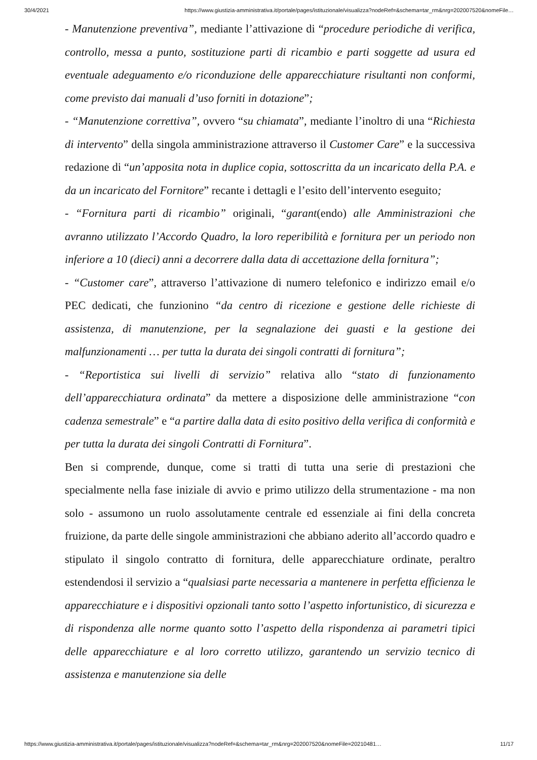30/4/2021 https://www.giustizia-amministrativa.it/portale/pages/istituzionale/visualizza?nodeRef=&schema=tar_rm&nrg=202007520&nomeFile…
- Manutenzione preventiva”, mediante l’attivazione di “procedure periodiche di verifica, controllo, messa a punto, sostituzione parti di ricambio e parti soggette ad usura ed eventuale adeguamento e/o riconduzione delle apparecchiature risultanti non conformi, come previsto dai manuali d’uso forniti in dotazione”;
- “Manutenzione correttiva”, ovvero “su chiamata”, mediante l’inoltro di una “Richiesta di intervento” della singola amministrazione attraverso il Customer Care” e la successiva redazione di “un’apposita nota in duplice copia, sottoscritta da un incaricato della P.A. e da un incaricato del Fornitore” recante i dettagli e l’esito dell’intervento eseguito;
- “Fornitura parti di ricambio” originali, “garant(endo) alle Amministrazioni che avranno utilizzato l’Accordo Quadro, la loro reperibilità e fornitura per un periodo non inferiore a 10 (dieci) anni a decorrere dalla data di accettazione della fornitura”;
- “Customer care”, attraverso l’attivazione di numero telefonico e indirizzo email e/o PEC dedicati, che funzionino “da centro di ricezione e gestione delle richieste di assistenza, di manutenzione, per la segnalazione dei guasti e la gestione dei malfunzionamenti … per tutta la durata dei singoli contratti di fornitura”;
- “Reportistica sui livelli di servizio” relativa allo “stato di funzionamento dell’apparecchiatura ordinata” da mettere a disposizione delle amministrazione “con cadenza semestrale” e “a partire dalla data di esito positivo della verifica di conformità e per tutta la durata dei singoli Contratti di Fornitura”.
Ben si comprende, dunque, come si tratti di tutta una serie di prestazioni che specialmente nella fase iniziale di avvio e primo utilizzo della strumentazione - ma non solo - assumono un ruolo assolutamente centrale ed essenziale ai fini della concreta fruizione, da parte delle singole amministrazioni che abbiano aderito all’accordo quadro e stipulato il singolo contratto di fornitura, delle apparecchiature ordinate, peraltro estendendosi il servizio a “qualsiasi parte necessaria a mantenere in perfetta efficienza le apparecchiature e i dispositivi opzionali tanto sotto l’aspetto infortunistico, di sicurezza e di rispondenza alle norme quanto sotto l’aspetto della rispondenza ai parametri tipici delle apparecchiature e al loro corretto utilizzo, garantendo un servizio tecnico di assistenza e manutenzione sia delle
https://www.giustizia-amministrativa.it/portale/pages/istituzionale/visualizza?nodeRef=&schema=tar_rm&nrg=202007520&nomeFile=20210481… 11/17